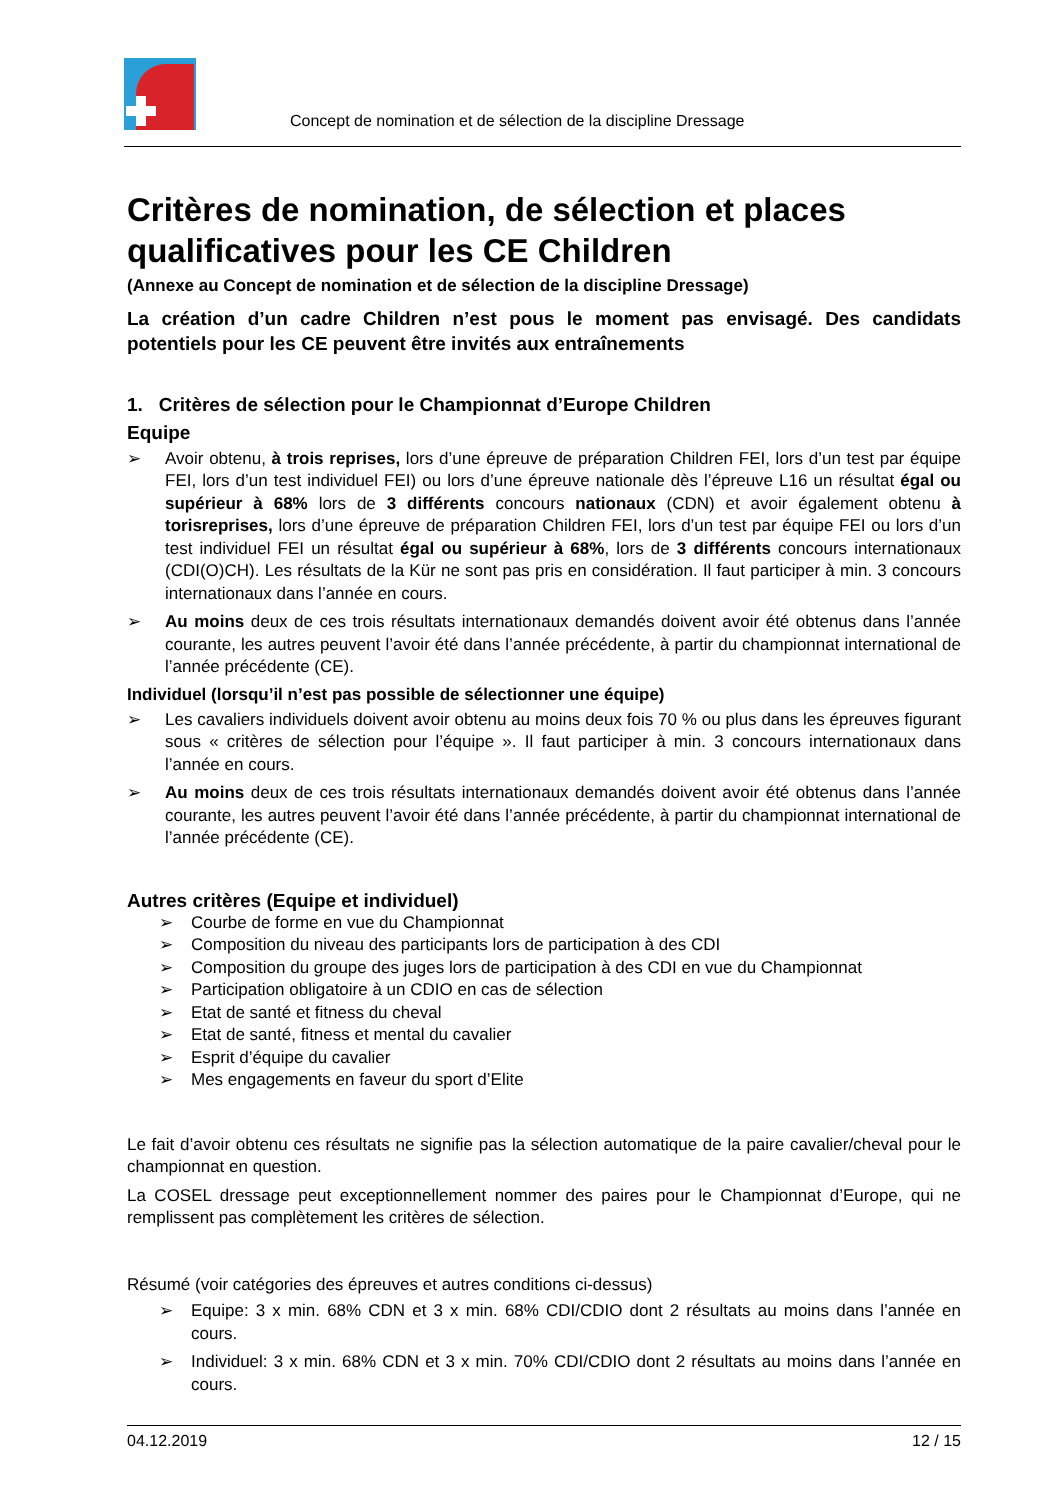Concept de nomination et de sélection de la discipline Dressage
Critères de nomination, de sélection et places qualificatives pour les CE Children
(Annexe au Concept de nomination et de sélection de la discipline Dressage)
La création d’un cadre Children n’est pous le moment pas envisagé. Des candidats potentiels pour les CE peuvent être invités aux entraînements
1. Critères de sélection pour le Championnat d’Europe Children
Equipe
➢ Avoir obtenu, à trois reprises, lors d’une épreuve de préparation Children FEI, lors d’un test par équipe FEI, lors d’un test individuel FEI) ou lors d’une épreuve nationale dès l’épreuve L16 un résultat égal ou supérieur à 68% lors de 3 différents concours nationaux (CDN) et avoir également obtenu à torisreprises, lors d’une épreuve de préparation Children FEI, lors d’un test par équipe FEI ou lors d’un test individuel FEI un résultat égal ou supérieur à 68%, lors de 3 différents concours internationaux (CDI(O)CH). Les résultats de la Kür ne sont pas pris en considération. Il faut participer à min. 3 concours internationaux dans l’année en cours.
➢ Au moins deux de ces trois résultats internationaux demandés doivent avoir été obtenus dans l’année courante, les autres peuvent l’avoir été dans l’année précédente, à partir du championnat international de l’année précédente (CE).
Individuel (lorsqu’il n’est pas possible de sélectionner une équipe)
➢ Les cavaliers individuels doivent avoir obtenu au moins deux fois 70 % ou plus dans les épreuves figurant sous « critères de sélection pour l’équipe ». Il faut participer à min. 3 concours internationaux dans l’année en cours.
➢ Au moins deux de ces trois résultats internationaux demandés doivent avoir été obtenus dans l’année courante, les autres peuvent l’avoir été dans l’année précédente, à partir du championnat international de l’année précédente (CE).
Autres critères (Equipe et individuel)
➢ Courbe de forme en vue du Championnat
➢ Composition du niveau des participants lors de participation à des CDI
➢ Composition du groupe des juges lors de participation à des CDI en vue du Championnat
➢ Participation obligatoire à un CDIO en cas de sélection
➢ Etat de santé et fitness du cheval
➢ Etat de santé, fitness et mental du cavalier
➢ Esprit d’équipe du cavalier
➢ Mes engagements en faveur du sport d’Elite
Le fait d’avoir obtenu ces résultats ne signifie pas la sélection automatique de la paire cavalier/cheval pour le championnat en question.
La COSEL dressage peut exceptionnellement nommer des paires pour le Championnat d’Europe, qui ne remplissent pas complètement les critères de sélection.
Résumé (voir catégories des épreuves et autres conditions ci-dessus)
➢ Equipe: 3 x min. 68% CDN et 3 x min. 68% CDI/CDIO dont 2 résultats au moins dans l’année en cours.
➢ Individuel: 3 x min. 68% CDN et 3 x min. 70% CDI/CDIO dont 2 résultats au moins dans l’année en cours.
04.12.2019 12 / 15